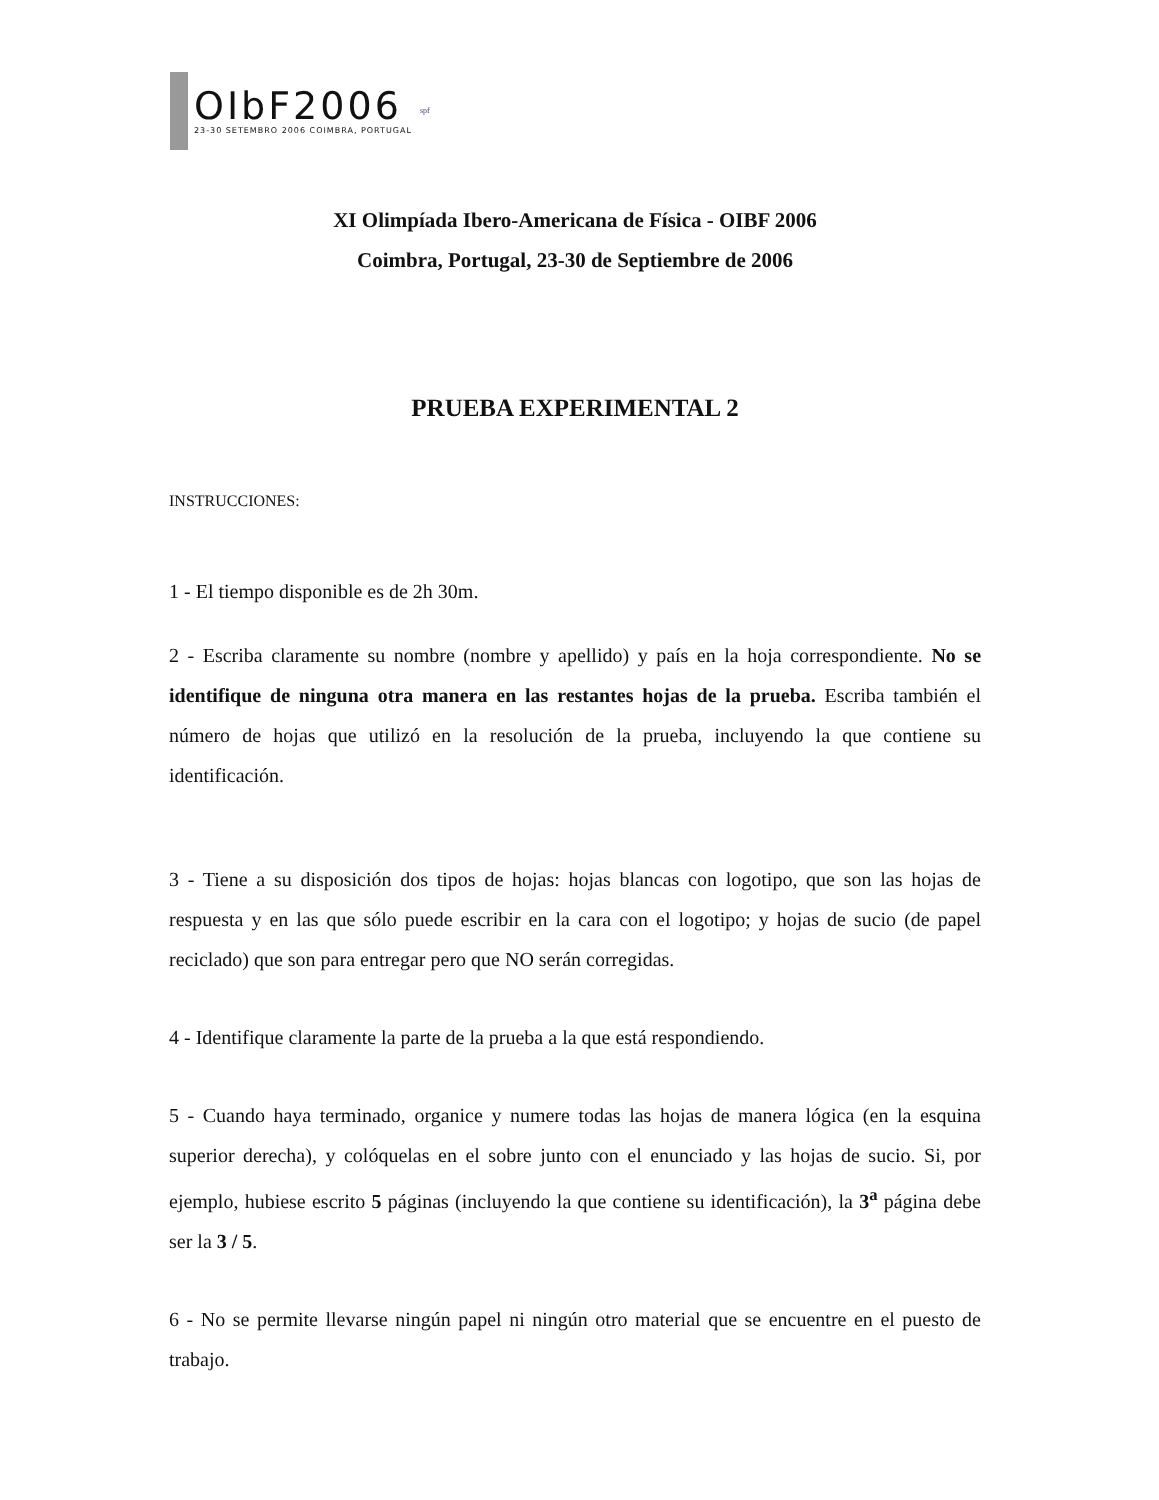OIbF2006
23-30 SETEMBRO 2006 COIMBRA, PORTUGAL
spf
XI Olimpíada Ibero-Americana de Física - OIBF 2006
Coimbra, Portugal, 23-30 de Septiembre de 2006
PRUEBA EXPERIMENTAL 2
INSTRUCCIONES:
1 - El tiempo disponible es de 2h 30m.
2 - Escriba claramente su nombre (nombre y apellido) y país en la hoja correspondiente. No se identifique de ninguna otra manera en las restantes hojas de la prueba. Escriba también el número de hojas que utilizó en la resolución de la prueba, incluyendo la que contiene su identificación.
3 - Tiene a su disposición dos tipos de hojas: hojas blancas con logotipo, que son las hojas de respuesta y en las que sólo puede escribir en la cara con el logotipo; y hojas de sucio (de papel reciclado) que son para entregar pero que NO serán corregidas.
4 - Identifique claramente la parte de la prueba a la que está respondiendo.
5 - Cuando haya terminado, organice y numere todas las hojas de manera lógica (en la esquina superior derecha), y colóquelas en el sobre junto con el enunciado y las hojas de sucio. Si, por ejemplo, hubiese escrito 5 páginas (incluyendo la que contiene su identificación), la 3<sup>a</sup> página debe ser la 3 / 5.
6 - No se permite llevarse ningún papel ni ningún otro material que se encuentre en el puesto de trabajo.